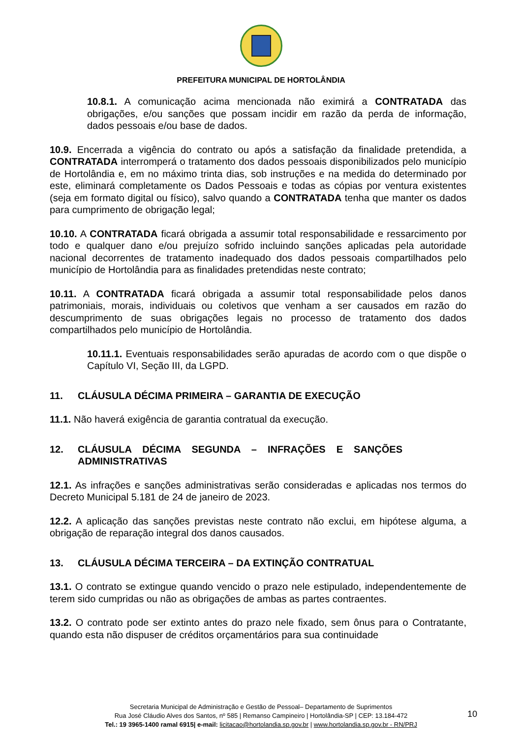PREFEITURA MUNICIPAL DE HORTOLÂNDIA
10.8.1. A comunicação acima mencionada não eximirá a CONTRATADA das obrigações, e/ou sanções que possam incidir em razão da perda de informação, dados pessoais e/ou base de dados.
10.9. Encerrada a vigência do contrato ou após a satisfação da finalidade pretendida, a CONTRATADA interromperá o tratamento dos dados pessoais disponibilizados pelo município de Hortolândia e, em no máximo trinta dias, sob instruções e na medida do determinado por este, eliminará completamente os Dados Pessoais e todas as cópias por ventura existentes (seja em formato digital ou físico), salvo quando a CONTRATADA tenha que manter os dados para cumprimento de obrigação legal;
10.10. A CONTRATADA ficará obrigada a assumir total responsabilidade e ressarcimento por todo e qualquer dano e/ou prejuízo sofrido incluindo sanções aplicadas pela autoridade nacional decorrentes de tratamento inadequado dos dados pessoais compartilhados pelo município de Hortolândia para as finalidades pretendidas neste contrato;
10.11. A CONTRATADA ficará obrigada a assumir total responsabilidade pelos danos patrimoniais, morais, individuais ou coletivos que venham a ser causados em razão do descumprimento de suas obrigações legais no processo de tratamento dos dados compartilhados pelo município de Hortolândia.
10.11.1. Eventuais responsabilidades serão apuradas de acordo com o que dispõe o Capítulo VI, Seção III, da LGPD.
11. CLÁUSULA DÉCIMA PRIMEIRA – GARANTIA DE EXECUÇÃO
11.1. Não haverá exigência de garantia contratual da execução.
12. CLÁUSULA DÉCIMA SEGUNDA – INFRAÇÕES E SANÇÕES ADMINISTRATIVAS
12.1. As infrações e sanções administrativas serão consideradas e aplicadas nos termos do Decreto Municipal 5.181 de 24 de janeiro de 2023.
12.2. A aplicação das sanções previstas neste contrato não exclui, em hipótese alguma, a obrigação de reparação integral dos danos causados.
13. CLÁUSULA DÉCIMA TERCEIRA – DA EXTINÇÃO CONTRATUAL
13.1. O contrato se extingue quando vencido o prazo nele estipulado, independentemente de terem sido cumpridas ou não as obrigações de ambas as partes contraentes.
13.2. O contrato pode ser extinto antes do prazo nele fixado, sem ônus para o Contratante, quando esta não dispuser de créditos orçamentários para sua continuidade
Secretaria Municipal de Administração e Gestão de Pessoal– Departamento de Suprimentos
Rua José Cláudio Alves dos Santos, nº 585 | Remanso Campineiro | Hortolândia-SP | CEP: 13.184-472
Tel.: 19 3965-1400 ramal 6915| e-mail: licitacao@hortolandia.sp.gov.br | www.hortolandia.sp.gov.br - RN/PRJ
10